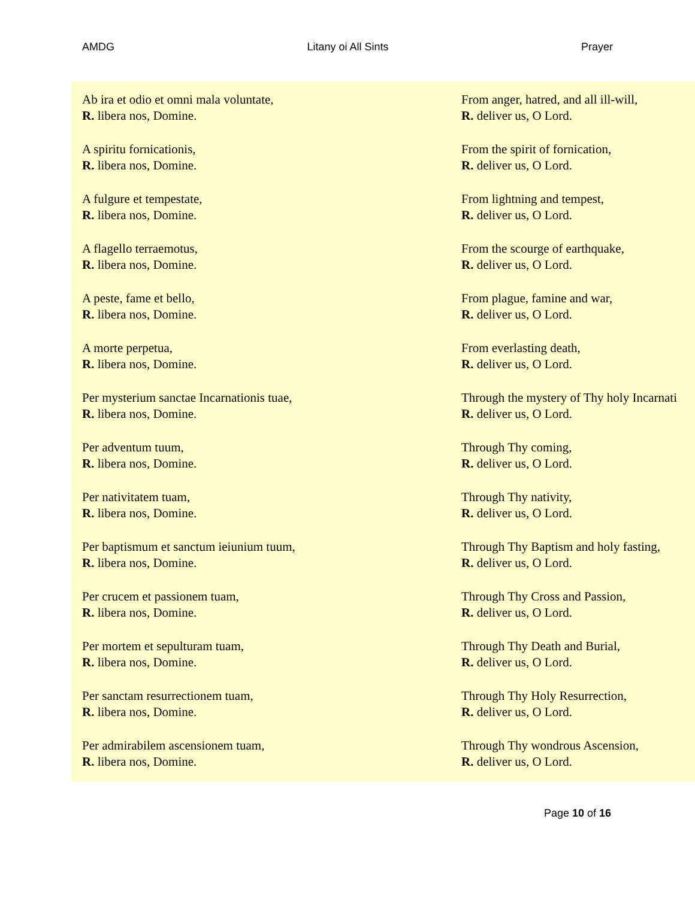AMDG Litany oi All Sints Prayer
| Ab ira et odio et omni mala voluntate, R. libera nos, Domine. | From anger, hatred, and all ill-will, R. deliver us, O Lord. |
| A spiritu fornicationis, R. libera nos, Domine. | From the spirit of fornication, R. deliver us, O Lord. |
| A fulgure et tempestate, R. libera nos, Domine. | From lightning and tempest, R. deliver us, O Lord. |
| A flagello terraemotus, R. libera nos, Domine. | From the scourge of earthquake, R. deliver us, O Lord. |
| A peste, fame et bello, R. libera nos, Domine. | From plague, famine and war, R. deliver us, O Lord. |
| A morte perpetua, R. libera nos, Domine. | From everlasting death, R. deliver us, O Lord. |
| Per mysterium sanctae Incarnationis tuae, R. libera nos, Domine. | Through the mystery of Thy holy Incarnati R. deliver us, O Lord. |
| Per adventum tuum, R. libera nos, Domine. | Through Thy coming, R. deliver us, O Lord. |
| Per nativitatem tuam, R. libera nos, Domine. | Through Thy nativity, R. deliver us, O Lord. |
| Per baptismum et sanctum ieiunium tuum, R. libera nos, Domine. | Through Thy Baptism and holy fasting, R. deliver us, O Lord. |
| Per crucem et passionem tuam, R. libera nos, Domine. | Through Thy Cross and Passion, R. deliver us, O Lord. |
| Per mortem et sepulturam tuam, R. libera nos, Domine. | Through Thy Death and Burial, R. deliver us, O Lord. |
| Per sanctam resurrectionem tuam, R. libera nos, Domine. | Through Thy Holy Resurrection, R. deliver us, O Lord. |
| Per admirabilem ascensionem tuam, R. libera nos, Domine. | Through Thy wondrous Ascension, R. deliver us, O Lord. |
Page 10 of 16